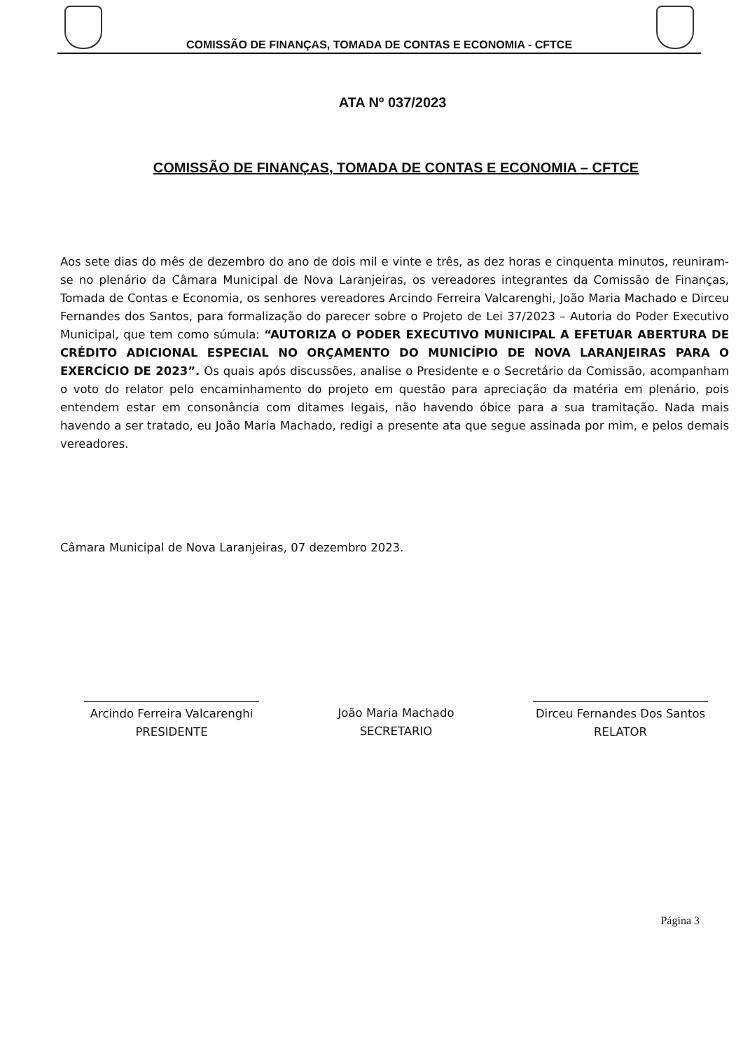COMISSÃO DE FINANÇAS, TOMADA DE CONTAS E ECONOMIA - CFTCE
ATA Nº 037/2023
COMISSÃO DE FINANÇAS, TOMADA DE CONTAS E ECONOMIA – CFTCE
Aos sete dias do mês de dezembro do ano de dois mil e vinte e três, as dez horas e cinquenta minutos, reuniram-se no plenário da Câmara Municipal de Nova Laranjeiras, os vereadores integrantes da Comissão de Finanças, Tomada de Contas e Economia, os senhores vereadores Arcindo Ferreira Valcarenghi, João Maria Machado e Dirceu Fernandes dos Santos, para formalização do parecer sobre o Projeto de Lei 37/2023 – Autoria do Poder Executivo Municipal, que tem como súmula: “AUTORIZA O PODER EXECUTIVO MUNICIPAL A EFETUAR ABERTURA DE CRÉDITO ADICIONAL ESPECIAL NO ORÇAMENTO DO MUNICÍPIO DE NOVA LARANJEIRAS PARA O EXERCÍCIO DE 2023”. Os quais após discussões, analise o Presidente e o Secretário da Comissão, acompanham o voto do relator pelo encaminhamento do projeto em questão para apreciação da matéria em plenário, pois entendem estar em consonância com ditames legais, não havendo óbice para a sua tramitação. Nada mais havendo a ser tratado, eu João Maria Machado, redigi a presente ata que segue assinada por mim, e pelos demais vereadores.
Câmara Municipal de Nova Laranjeiras, 07 dezembro 2023.
Arcindo Ferreira Valcarenghi
PRESIDENTE
João Maria Machado
SECRETARIO
Dirceu Fernandes Dos Santos
RELATOR
Página 3